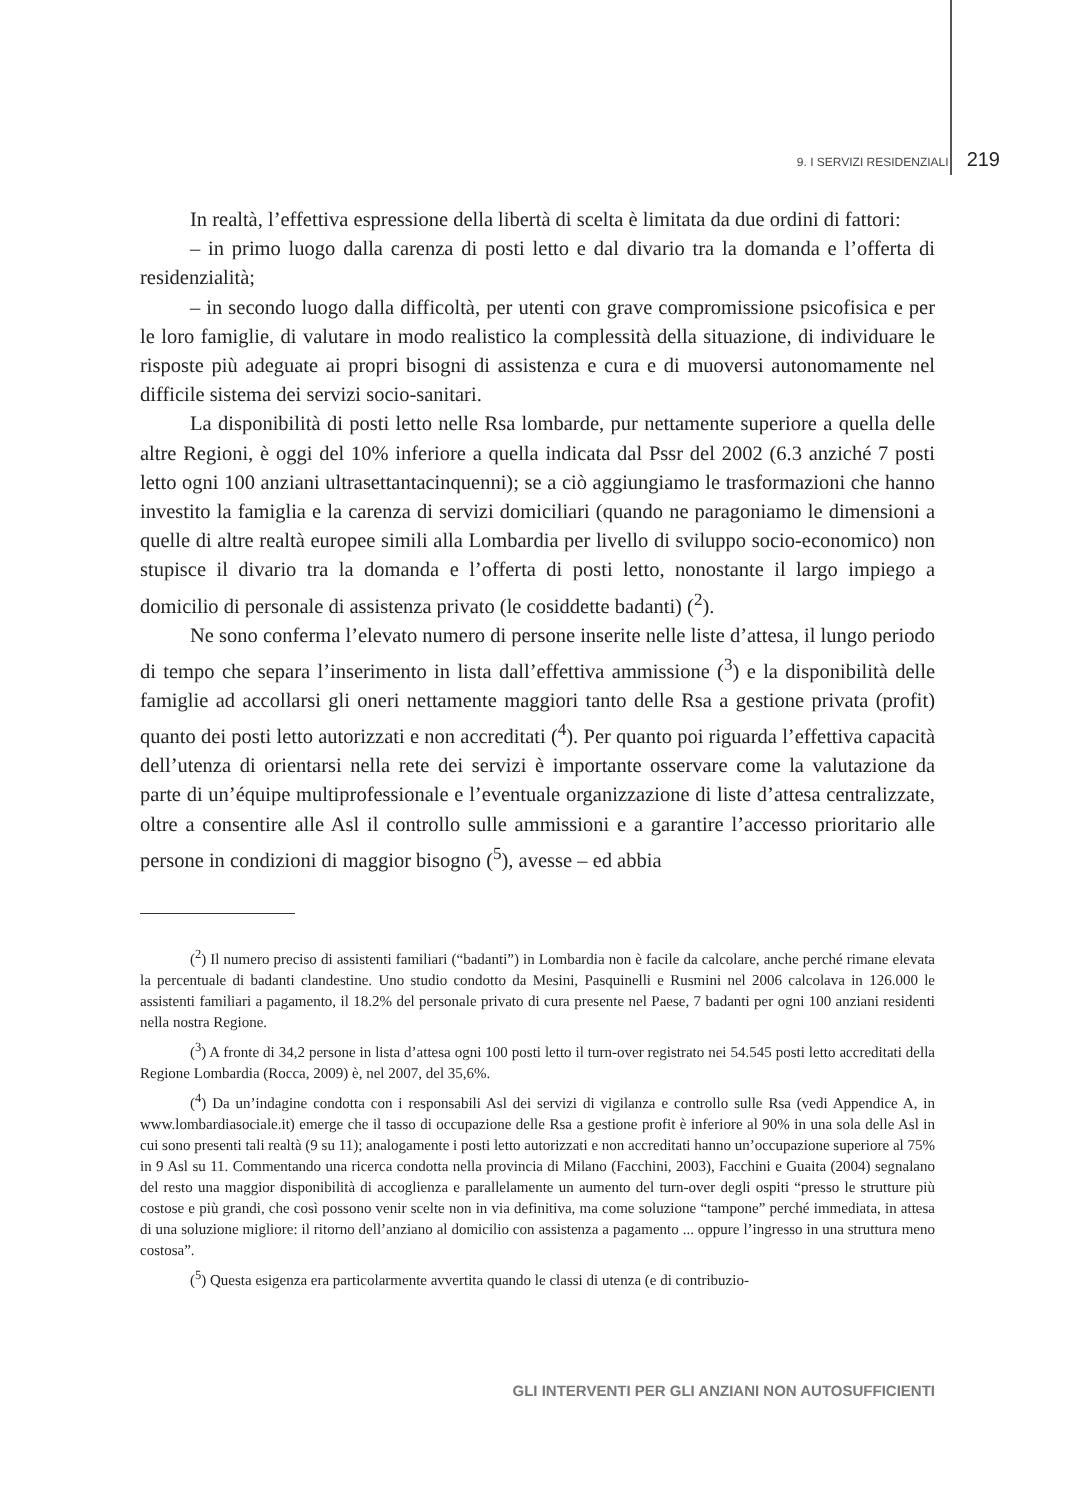9. I SERVIZI RESIDENZIALI 219
In realtà, l’effettiva espressione della libertà di scelta è limitata da due ordini di fattori:
– in primo luogo dalla carenza di posti letto e dal divario tra la domanda e l’offerta di residenzialità;
– in secondo luogo dalla difficoltà, per utenti con grave compromissione psicofisica e per le loro famiglie, di valutare in modo realistico la complessità della situazione, di individuare le risposte più adeguate ai propri bisogni di assistenza e cura e di muoversi autonomamente nel difficile sistema dei servizi socio-sanitari.
La disponibilità di posti letto nelle Rsa lombarde, pur nettamente superiore a quella delle altre Regioni, è oggi del 10% inferiore a quella indicata dal Pssr del 2002 (6.3 anziché 7 posti letto ogni 100 anziani ultrasettantacinquenni); se a ciò aggiungiamo le trasformazioni che hanno investito la famiglia e la carenza di servizi domiciliari (quando ne paragoniamo le dimensioni a quelle di altre realtà europee simili alla Lombardia per livello di sviluppo socio-economico) non stupisce il divario tra la domanda e l’offerta di posti letto, nonostante il largo impiego a domicilio di personale di assistenza privato (le cosiddette badanti) (<sup>2</sup>).
Ne sono conferma l’elevato numero di persone inserite nelle liste d’attesa, il lungo periodo di tempo che separa l’inserimento in lista dall’effettiva ammissione (<sup>3</sup>) e la disponibilità delle famiglie ad accollarsi gli oneri nettamente maggiori tanto delle Rsa a gestione privata (profit) quanto dei posti letto autorizzati e non accreditati (<sup>4</sup>). Per quanto poi riguarda l’effettiva capacità dell’utenza di orientarsi nella rete dei servizi è importante osservare come la valutazione da parte di un’équipe multiprofessionale e l’eventuale organizzazione di liste d’attesa centralizzate, oltre a consentire alle Asl il controllo sulle ammissioni e a garantire l’accesso prioritario alle persone in condizioni di maggior bisogno (<sup>5</sup>), avesse – ed abbia
(<sup>2</sup>) Il numero preciso di assistenti familiari (“badanti”) in Lombardia non è facile da calcolare, anche perché rimane elevata la percentuale di badanti clandestine. Uno studio condotto da Mesini, Pasquinelli e Rusmini nel 2006 calcolava in 126.000 le assistenti familiari a pagamento, il 18.2% del personale privato di cura presente nel Paese, 7 badanti per ogni 100 anziani residenti nella nostra Regione.
(<sup>3</sup>) A fronte di 34,2 persone in lista d’attesa ogni 100 posti letto il turn-over registrato nei 54.545 posti letto accreditati della Regione Lombardia (Rocca, 2009) è, nel 2007, del 35,6%.
(<sup>4</sup>) Da un’indagine condotta con i responsabili Asl dei servizi di vigilanza e controllo sulle Rsa (vedi Appendice A, in www.lombardiasociale.it) emerge che il tasso di occupazione delle Rsa a gestione profit è inferiore al 90% in una sola delle Asl in cui sono presenti tali realtà (9 su 11); analogamente i posti letto autorizzati e non accreditati hanno un’occupazione superiore al 75% in 9 Asl su 11. Commentando una ricerca condotta nella provincia di Milano (Facchini, 2003), Facchini e Guaita (2004) segnalano del resto una maggior disponibilità di accoglienza e parallelamente un aumento del turn-over degli ospiti “presso le strutture più costose e più grandi, che così possono venir scelte non in via definitiva, ma come soluzione “tampone” perché immediata, in attesa di una soluzione migliore: il ritorno dell’anziano al domicilio con assistenza a pagamento ... oppure l’ingresso in una struttura meno costosa”.
(<sup>5</sup>) Questa esigenza era particolarmente avvertita quando le classi di utenza (e di contribuzio-
GLI INTERVENTI PER GLI ANZIANI NON AUTOSUFFICIENTI